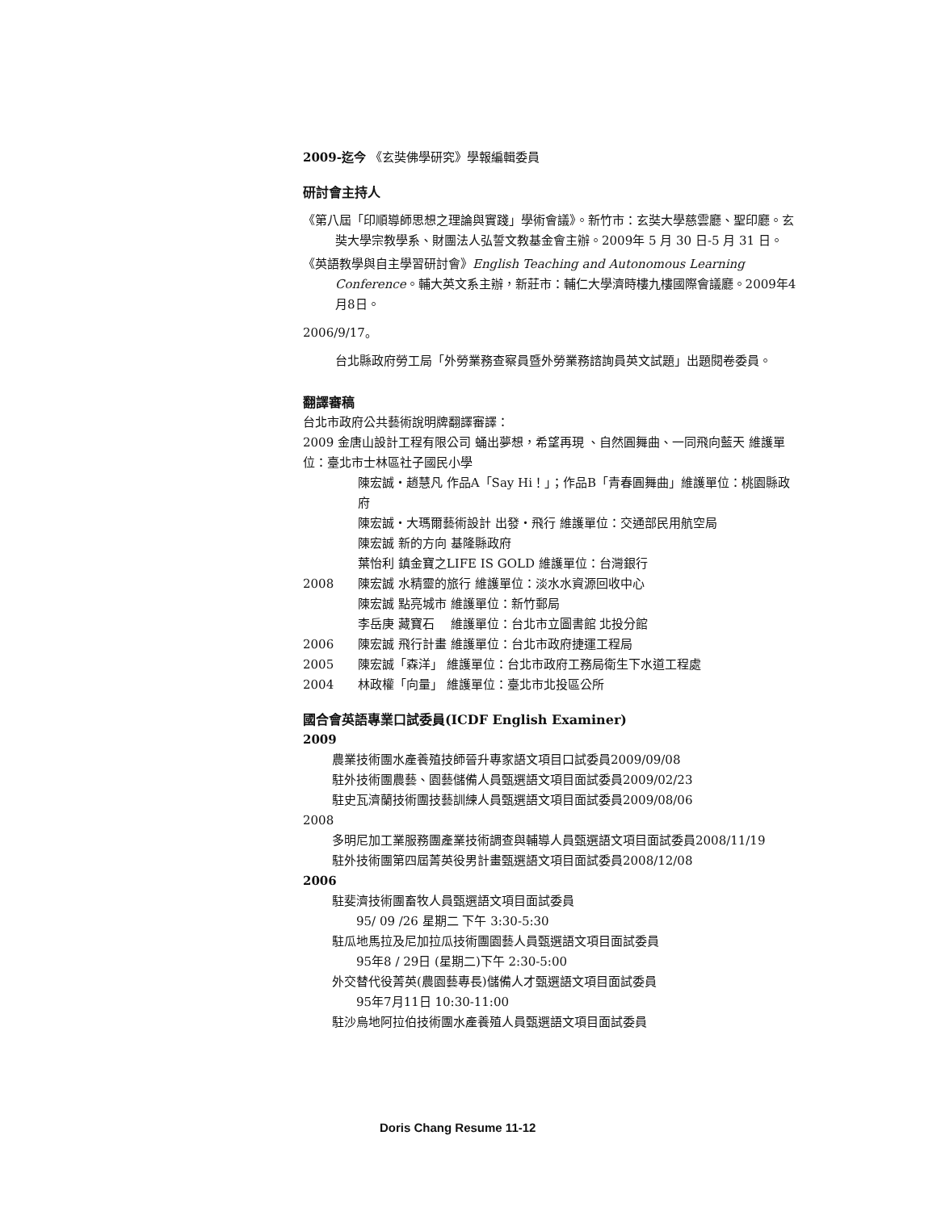2009-迄今 《玄奘佛學研究》學報編輯委員
研討會主持人
《第八屆「印順導師思想之理論與實踐」學術會議》。新竹市：玄奘大學慈雲廳、聖印廳。玄奘大學宗教學系、財團法人弘誓文教基金會主辦。2009年 5 月 30 日-5 月 31 日。
《英語教學與自主學習研討會》English Teaching and Autonomous Learning Conference。輔大英文系主辦，新莊市：輔仁大學濟時樓九樓國際會議廳。2009年4月8日。
2006/9/17。
台北縣政府勞工局「外勞業務查察員暨外勞業務諮詢員英文試題」出題閱卷委員。
翻譯審稿
台北市政府公共藝術說明牌翻譯審譯：
2009 金唐山設計工程有限公司 蛹出夢想，希望再現 、自然圓舞曲、一同飛向藍天 維護單位：臺北市士林區社子國民小學
陳宏誠‧趙慧凡 作品A「Say Hi！」；作品B「青春圓舞曲」維護單位：桃園縣政府
陳宏誠‧大瑪爾藝術設計 出發‧飛行 維護單位：交通部民用航空局
陳宏誠 新的方向 基隆縣政府
葉怡利 鎮金寶之LIFE IS GOLD 維護單位：台灣銀行
2008 陳宏誠 水精靈的旅行 維護單位：淡水水資源回收中心
陳宏誠 點亮城市 維護單位：新竹郵局
李岳庚 藏寶石 　維護單位：台北市立圖書館 北投分館
2006 陳宏誠 飛行計畫 維護單位：台北市政府捷運工程局
2005 陳宏誠「森洋」 維護單位：台北市政府工務局衛生下水道工程處
2004 林政權「向量」 維護單位：臺北市北投區公所
國合會英語專業口試委員(ICDF English Examiner)
2009
農業技術團水產養殖技師晉升專家語文項目口試委員2009/09/08
駐外技術團農藝、園藝儲備人員甄選語文項目面試委員2009/02/23
駐史瓦濟蘭技術團技藝訓練人員甄選語文項目面試委員2009/08/06
2008
多明尼加工業服務團產業技術調查與輔導人員甄選語文項目面試委員2008/11/19
駐外技術團第四屆菁英役男計畫甄選語文項目面試委員2008/12/08
2006
駐斐濟技術團畜牧人員甄選語文項目面試委員
95/ 09 /26 星期二 下午 3:30-5:30
駐瓜地馬拉及尼加拉瓜技術團園藝人員甄選語文項目面試委員
95年8 / 29日 (星期二)下午 2:30-5:00
外交替代役菁英(農園藝專長)儲備人才甄選語文項目面試委員
95年7月11日 10:30-11:00
駐沙烏地阿拉伯技術團水產養殖人員甄選語文項目面試委員
Doris Chang Resume 11-12